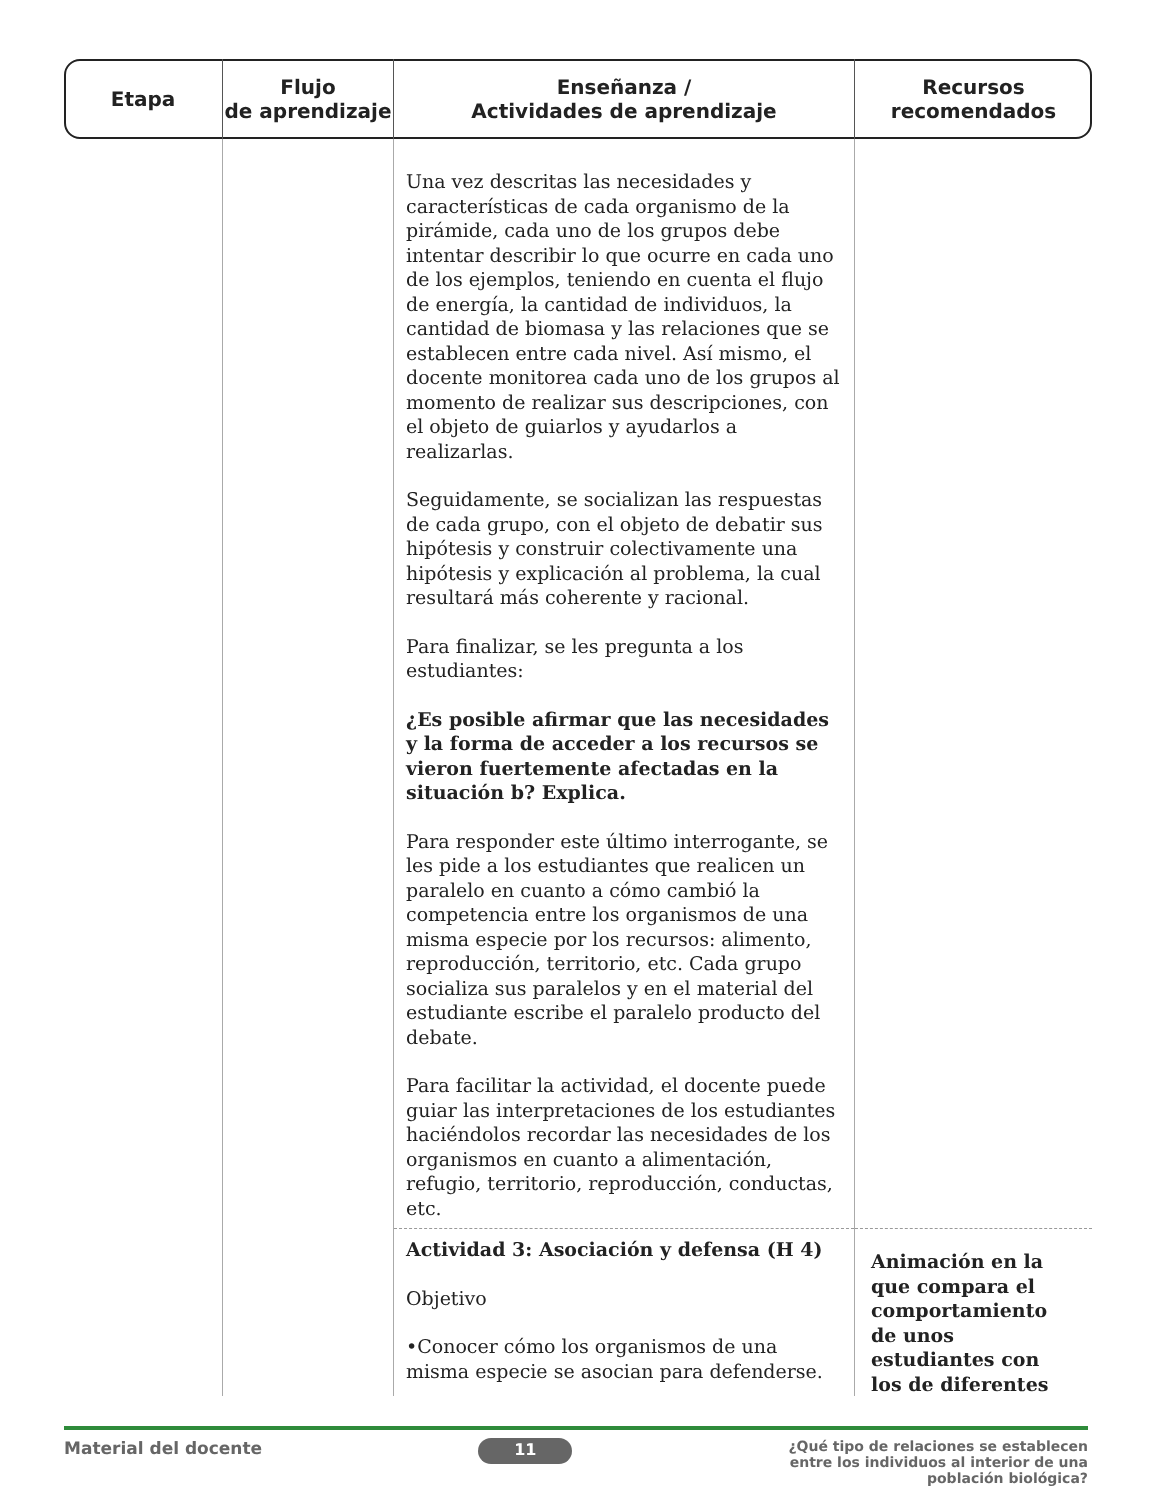| Etapa | Flujo de aprendizaje | Enseñanza / Actividades de aprendizaje | Recursos recomendados |
| --- | --- | --- | --- |
| | | Una vez descritas las necesidades y características de cada organismo de la pirámide, cada uno de los grupos debe intentar describir lo que ocurre en cada uno de los ejemplos, teniendo en cuenta el flujo de energía, la cantidad de individuos, la cantidad de biomasa y las relaciones que se establecen entre cada nivel. Así mismo, el docente monitorea cada uno de los grupos al momento de realizar sus descripciones, con el objeto de guiarlos y ayudarlos a realizarlas. Seguidamente, se socializan las respuestas de cada grupo, con el objeto de debatir sus hipótesis y construir colectivamente una hipótesis y explicación al problema, la cual resultará más coherente y racional. Para finalizar, se les pregunta a los estudiantes: ¿Es posible afirmar que las necesidades y la forma de acceder a los recursos se vieron fuertemente afectadas en la situación b? Explica. Para responder este último interrogante, se les pide a los estudiantes que realicen un paralelo en cuanto a cómo cambió la competencia entre los organismos de una misma especie por los recursos: alimento, reproducción, territorio, etc. Cada grupo socializa sus paralelos y en el material del estudiante escribe el paralelo producto del debate. Para facilitar la actividad, el docente puede guiar las interpretaciones de los estudiantes haciéndolos recordar las necesidades de los organismos en cuanto a alimentación, refugio, territorio, reproducción, conductas, etc. | |
| | | Actividad 3: Asociación y defensa (H 4) Objetivo •Conocer cómo los organismos de una misma especie se asocian para defenderse. | Animación en la que compara el comportamiento de unos estudiantes con los de diferentes |
Material del docente 11 ¿Qué tipo de relaciones se establecen
entre los individuos al interior de una
población biológica?